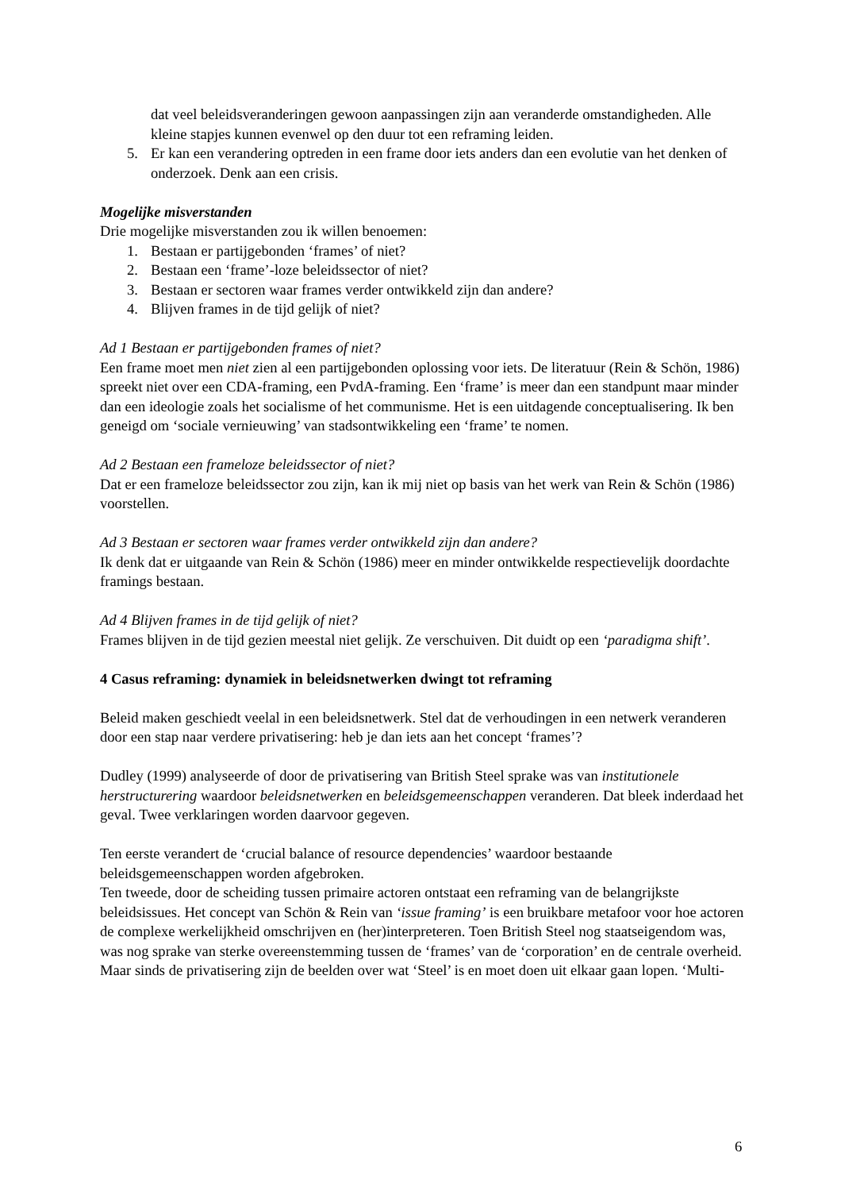dat veel beleidsveranderingen gewoon aanpassingen zijn aan veranderde omstandigheden. Alle kleine stapjes kunnen evenwel op den duur tot een reframing leiden.
5. Er kan een verandering optreden in een frame door iets anders dan een evolutie van het denken of onderzoek. Denk aan een crisis.
Mogelijke misverstanden
Drie mogelijke misverstanden zou ik willen benoemen:
1. Bestaan er partijgebonden ‘frames’ of niet?
2. Bestaan een ‘frame’-loze beleidssector of niet?
3. Bestaan er sectoren waar frames verder ontwikkeld zijn dan andere?
4. Blijven frames in de tijd gelijk of niet?
Ad 1 Bestaan er partijgebonden frames of niet?
Een frame moet men niet zien al een partijgebonden oplossing voor iets. De literatuur (Rein & Schön, 1986) spreekt niet over een CDA-framing, een PvdA-framing. Een ‘frame’ is meer dan een standpunt maar minder dan een ideologie zoals het socialisme of het communisme. Het is een uitdagende conceptualisering. Ik ben geneigd om ‘sociale vernieuwing’ van stadsontwikkeling een ‘frame’ te nomen.
Ad 2 Bestaan een frameloze beleidssector of niet?
Dat er een frameloze beleidssector zou zijn, kan ik mij niet op basis van het werk van Rein & Schön (1986) voorstellen.
Ad 3 Bestaan er sectoren waar frames verder ontwikkeld zijn dan andere?
Ik denk dat er uitgaande van Rein & Schön (1986) meer en minder ontwikkelde respectievelijk doordachte framings bestaan.
Ad 4 Blijven frames in de tijd gelijk of niet?
Frames blijven in de tijd gezien meestal niet gelijk. Ze verschuiven. Dit duidt op een ‘paradigma shift’.
4 Casus reframing: dynamiek in beleidsnetwerken dwingt tot reframing
Beleid maken geschiedt veelal in een beleidsnetwerk. Stel dat de verhoudingen in een netwerk veranderen door een stap naar verdere privatisering: heb je dan iets aan het concept ‘frames’?
Dudley (1999) analyseerde of door de privatisering van British Steel sprake was van institutionele herstructurering waardoor beleidsnetwerken en beleidsgemeenschappen veranderen. Dat bleek inderdaad het geval. Twee verklaringen worden daarvoor gegeven.
Ten eerste verandert de ‘crucial balance of resource dependencies’ waardoor bestaande beleidsgemeenschappen worden afgebroken.
Ten tweede, door de scheiding tussen primaire actoren ontstaat een reframing van de belangrijkste beleidsissues. Het concept van Schön & Rein van ‘issue framing’ is een bruikbare metafoor voor hoe actoren de complexe werkelijkheid omschrijven en (her)interpreteren. Toen British Steel nog staatseigendom was, was nog sprake van sterke overeenstemming tussen de ‘frames’ van de ‘corporation’ en de centrale overheid. Maar sinds de privatisering zijn de beelden over wat ‘Steel’ is en moet doen uit elkaar gaan lopen. ‘Multi-
6